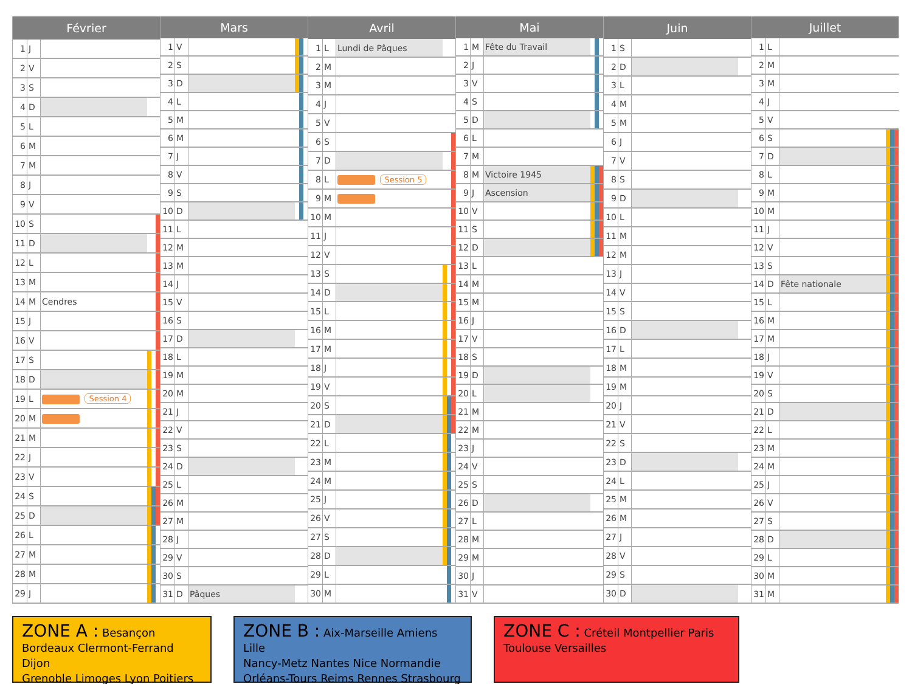| Février | | | | | |
| --- | --- | --- | --- | --- | --- |
| 1 | J | | | | |
| 2 | V | | | | |
| 3 | S | | | | |
| 4 | D | | | | |
| 5 | L | | | | |
| 6 | M | | | | |
| 7 | M | | | | |
| 8 | J | | | | |
| 9 | V | | | | |
| 10 | S | | | | |
| 11 | D | | | | |
| 12 | L | | | | |
| 13 | M | | | | |
| 14 | M | Cendres | | | |
| 15 | J | | | | |
| 16 | V | | | | |
| 17 | S | | | | |
| 18 | D | | | | |
| 19 | L | Session 4 | | | |
| 20 | M | | | | |
| 21 | M | | | | |
| 22 | J | | | | |
| 23 | V | | | | |
| 24 | S | | | | |
| 25 | D | | | | |
| 26 | L | | | | |
| 27 | M | | | | |
| 28 | M | | | | |
| 29 | J | | | | |
| Mars | | | | | |
| --- | --- | --- | --- | --- | --- |
| 1 | V | | | | |
| 2 | S | | | | |
| 3 | D | | | | |
| 4 | L | | | | |
| 5 | M | | | | |
| 6 | M | | | | |
| 7 | J | | | | |
| 8 | V | | | | |
| 9 | S | | | | |
| 10 | D | | | | |
| 11 | L | | | | |
| 12 | M | | | | |
| 13 | M | | | | |
| 14 | J | | | | |
| 15 | V | | | | |
| 16 | S | | | | |
| 17 | D | | | | |
| 18 | L | | | | |
| 19 | M | | | | |
| 20 | M | | | | |
| 21 | J | | | | |
| 22 | V | | | | |
| 23 | S | | | | |
| 24 | D | | | | |
| 25 | L | | | | |
| 26 | M | | | | |
| 27 | M | | | | |
| 28 | J | | | | |
| 29 | V | | | | |
| 30 | S | | | | |
| 31 | D | Pâques | | | |
| Avril | | | | | |
| --- | --- | --- | --- | --- | --- |
| 1 | L | Lundi de Pâques | | | |
| 2 | M | | | | |
| 3 | M | | | | |
| 4 | J | | | | |
| 5 | V | | | | |
| 6 | S | | | | |
| 7 | D | | | | |
| 8 | L | Session 5 | | | |
| 9 | M | | | | |
| 10 | M | | | | |
| 11 | J | | | | |
| 12 | V | | | | |
| 13 | S | | | | |
| 14 | D | | | | |
| 15 | L | | | | |
| 16 | M | | | | |
| 17 | M | | | | |
| 18 | J | | | | |
| 19 | V | | | | |
| 20 | S | | | | |
| 21 | D | | | | |
| 22 | L | | | | |
| 23 | M | | | | |
| 24 | M | | | | |
| 25 | J | | | | |
| 26 | V | | | | |
| 27 | S | | | | |
| 28 | D | | | | |
| 29 | L | | | | |
| 30 | M | | | | |
| Mai | | | | | |
| --- | --- | --- | --- | --- | --- |
| 1 | M | Fête du Travail | | | |
| 2 | J | | | | |
| 3 | V | | | | |
| 4 | S | | | | |
| 5 | D | | | | |
| 6 | L | | | | |
| 7 | M | | | | |
| 8 | M | Victoire 1945 | | | |
| 9 | J | Ascension | | | |
| 10 | V | | | | |
| 11 | S | | | | |
| 12 | D | | | | |
| 13 | L | | | | |
| 14 | M | | | | |
| 15 | M | | | | |
| 16 | J | | | | |
| 17 | V | | | | |
| 18 | S | | | | |
| 19 | D | | | | |
| 20 | L | | | | |
| 21 | M | | | | |
| 22 | M | | | | |
| 23 | J | | | | |
| 24 | V | | | | |
| 25 | S | | | | |
| 26 | D | | | | |
| 27 | L | | | | |
| 28 | M | | | | |
| 29 | M | | | | |
| 30 | J | | | | |
| 31 | V | | | | |
| Juin | | | | | |
| --- | --- | --- | --- | --- | --- |
| 1 | S | | | | |
| 2 | D | | | | |
| 3 | L | | | | |
| 4 | M | | | | |
| 5 | M | | | | |
| 6 | J | | | | |
| 7 | V | | | | |
| 8 | S | | | | |
| 9 | D | | | | |
| 10 | L | | | | |
| 11 | M | | | | |
| 12 | M | | | | |
| 13 | J | | | | |
| 14 | V | | | | |
| 15 | S | | | | |
| 16 | D | | | | |
| 17 | L | | | | |
| 18 | M | | | | |
| 19 | M | | | | |
| 20 | J | | | | |
| 21 | V | | | | |
| 22 | S | | | | |
| 23 | D | | | | |
| 24 | L | | | | |
| 25 | M | | | | |
| 26 | M | | | | |
| 27 | J | | | | |
| 28 | V | | | | |
| 29 | S | | | | |
| 30 | D | | | | |
| Juillet | | | | | |
| --- | --- | --- | --- | --- | --- |
| 1 | L | | | | |
| 2 | M | | | | |
| 3 | M | | | | |
| 4 | J | | | | |
| 5 | V | | | | |
| 6 | S | | | | |
| 7 | D | | | | |
| 8 | L | | | | |
| 9 | M | | | | |
| 10 | M | | | | |
| 11 | J | | | | |
| 12 | V | | | | |
| 13 | S | | | | |
| 14 | D | Fête nationale | | | |
| 15 | L | | | | |
| 16 | M | | | | |
| 17 | M | | | | |
| 18 | J | | | | |
| 19 | V | | | | |
| 20 | S | | | | |
| 21 | D | | | | |
| 22 | L | | | | |
| 23 | M | | | | |
| 24 | M | | | | |
| 25 | J | | | | |
| 26 | V | | | | |
| 27 | S | | | | |
| 28 | D | | | | |
| 29 | L | | | | |
| 30 | M | | | | |
| 31 | M | | | | |
ZONE A : Besançon
Bordeaux Clermont-Ferrand Dijon
Grenoble Limoges Lyon Poitiers
ZONE B : Aix-Marseille Amiens Lille
Nancy-Metz Nantes Nice Normandie
Orléans-Tours Reims Rennes Strasbourg
ZONE C : Créteil Montpellier Paris
Toulouse Versailles